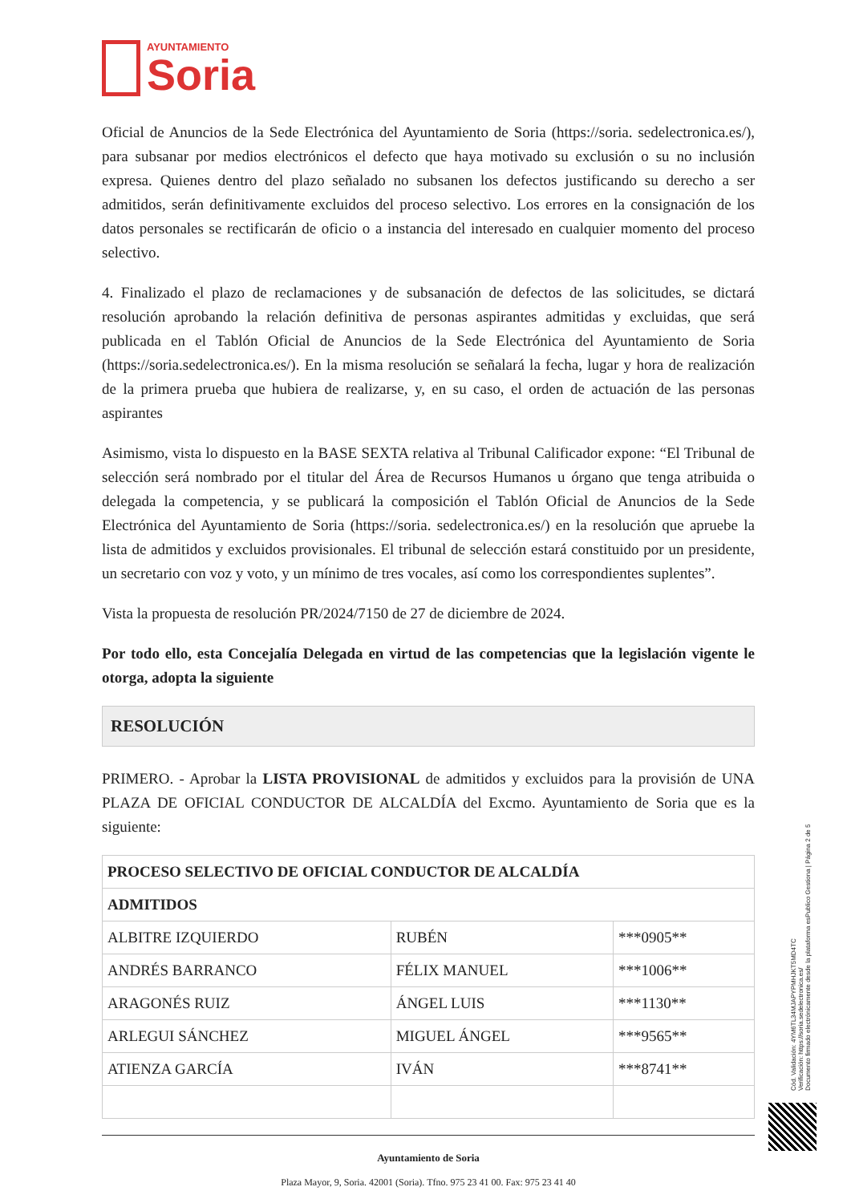AYUNTAMIENTO
Soria
Oficial de Anuncios de la Sede Electrónica del Ayuntamiento de Soria (https://soria. sedelectronica.es/), para subsanar por medios electrónicos el defecto que haya motivado su exclusión o su no inclusión expresa. Quienes dentro del plazo señalado no subsanen los defectos justificando su derecho a ser admitidos, serán definitivamente excluidos del proceso selectivo. Los errores en la consignación de los datos personales se rectificarán de oficio o a instancia del interesado en cualquier momento del proceso selectivo.
4. Finalizado el plazo de reclamaciones y de subsanación de defectos de las solicitudes, se dictará resolución aprobando la relación definitiva de personas aspirantes admitidas y excluidas, que será publicada en el Tablón Oficial de Anuncios de la Sede Electrónica del Ayuntamiento de Soria (https://soria.sedelectronica.es/). En la misma resolución se señalará la fecha, lugar y hora de realización de la primera prueba que hubiera de realizarse, y, en su caso, el orden de actuación de las personas aspirantes
Asimismo, vista lo dispuesto en la BASE SEXTA relativa al Tribunal Calificador expone: “El Tribunal de selección será nombrado por el titular del Área de Recursos Humanos u órgano que tenga atribuida o delegada la competencia, y se publicará la composición el Tablón Oficial de Anuncios de la Sede Electrónica del Ayuntamiento de Soria (https://soria. sedelectronica.es/) en la resolución que apruebe la lista de admitidos y excluidos provisionales. El tribunal de selección estará constituido por un presidente, un secretario con voz y voto, y un mínimo de tres vocales, así como los correspondientes suplentes”.
Vista la propuesta de resolución PR/2024/7150 de 27 de diciembre de 2024.
Por todo ello, esta Concejalía Delegada en virtud de las competencias que la legislación vigente le otorga, adopta la siguiente
RESOLUCIÓN
PRIMERO. - Aprobar la LISTA PROVISIONAL de admitidos y excluidos para la provisión de UNA PLAZA DE OFICIAL CONDUCTOR DE ALCALDÍA del Excmo. Ayuntamiento de Soria que es la siguiente:
| PROCESO SELECTIVO DE OFICIAL CONDUCTOR DE ALCALDÍA | | |
| ADMITIDOS | | |
| ALBITRE IZQUIERDO | RUBÉN | ***0905** |
| ANDRÉS BARRANCO | FÉLIX MANUEL | ***1006** |
| ARAGONÉS RUIZ | ÁNGEL LUIS | ***1130** |
| ARLEGUI SÁNCHEZ | MIGUEL ÁNGEL | ***9565** |
| ATIENZA GARCÍA | IVÁN | ***8741** |
Ayuntamiento de Soria
Plaza Mayor, 9, Soria. 42001 (Soria). Tfno. 975 23 41 00. Fax: 975 23 41 40
Cód. Validación: 4YM6TL34MJAPYPMHJKT5MD4TC
Verificación: https://soria.sedelectronica.es/
Documento firmado electrónicamente desde la plataforma esPublico Gestiona | Página 2 de 5